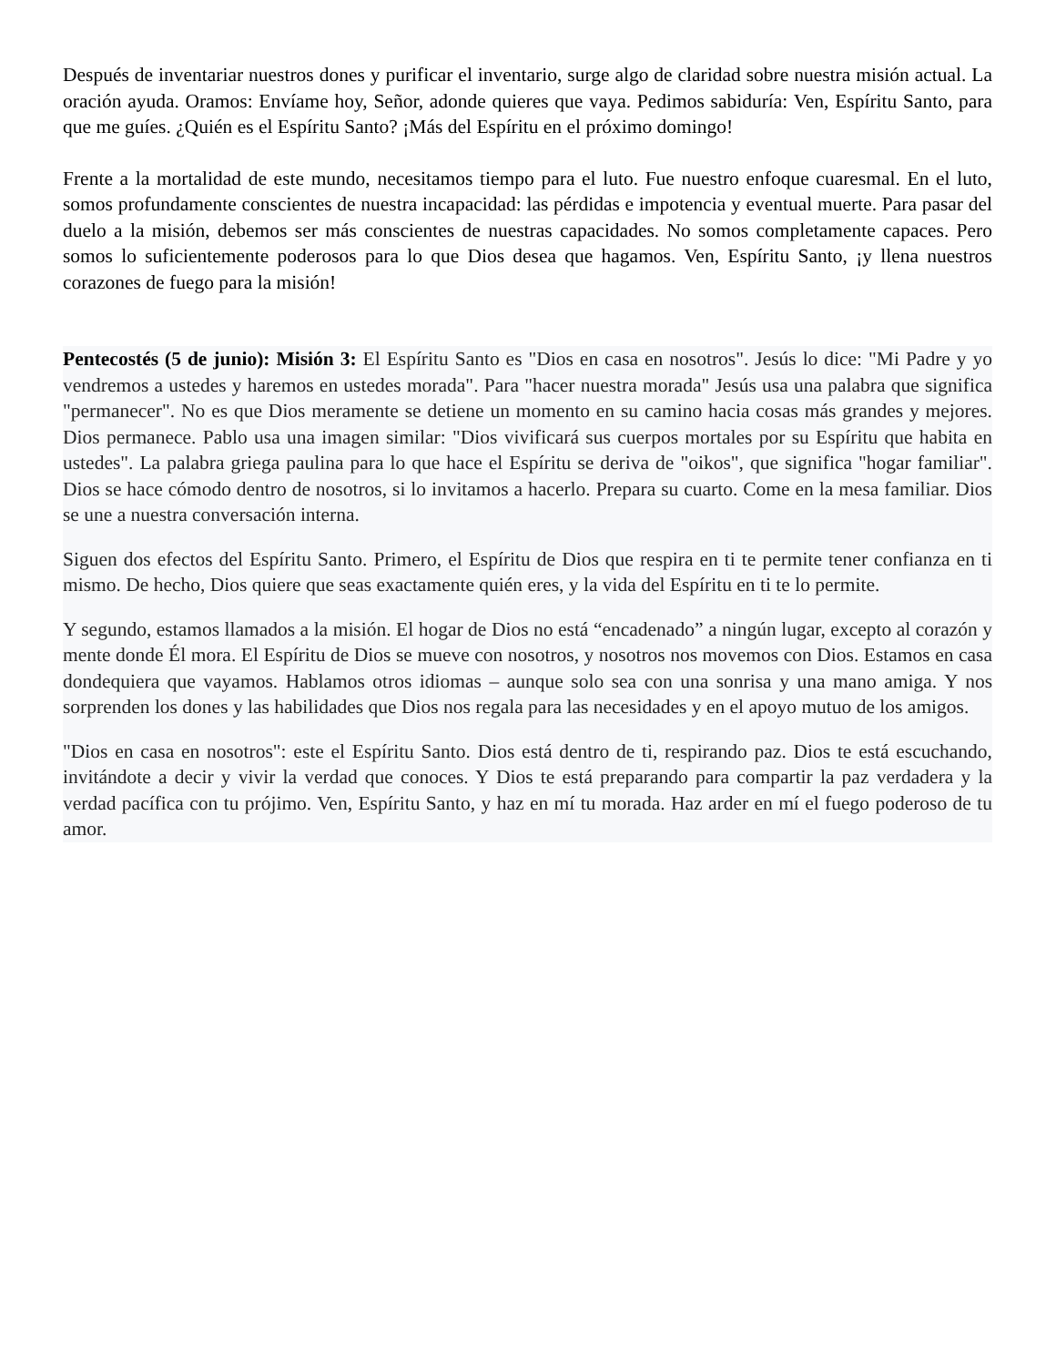Después de inventariar nuestros dones y purificar el inventario, surge algo de claridad sobre nuestra misión actual. La oración ayuda. Oramos: Envíame hoy, Señor, adonde quieres que vaya. Pedimos sabiduría: Ven, Espíritu Santo, para que me guíes. ¿Quién es el Espíritu Santo? ¡Más del Espíritu en el próximo domingo!
Frente a la mortalidad de este mundo, necesitamos tiempo para el luto. Fue nuestro enfoque cuaresmal. En el luto, somos profundamente conscientes de nuestra incapacidad: las pérdidas e impotencia y eventual muerte. Para pasar del duelo a la misión, debemos ser más conscientes de nuestras capacidades. No somos completamente capaces. Pero somos lo suficientemente poderosos para lo que Dios desea que hagamos. Ven, Espíritu Santo, ¡y llena nuestros corazones de fuego para la misión!
Pentecostés (5 de junio): Misión 3: El Espíritu Santo es "Dios en casa en nosotros". Jesús lo dice: "Mi Padre y yo vendremos a ustedes y haremos en ustedes morada". Para "hacer nuestra morada" Jesús usa una palabra que significa "permanecer". No es que Dios meramente se detiene un momento en su camino hacia cosas más grandes y mejores. Dios permanece. Pablo usa una imagen similar: "Dios vivificará sus cuerpos mortales por su Espíritu que habita en ustedes". La palabra griega paulina para lo que hace el Espíritu se deriva de "oikos", que significa "hogar familiar". Dios se hace cómodo dentro de nosotros, si lo invitamos a hacerlo. Prepara su cuarto. Come en la mesa familiar. Dios se une a nuestra conversación interna.
Siguen dos efectos del Espíritu Santo. Primero, el Espíritu de Dios que respira en ti te permite tener confianza en ti mismo. De hecho, Dios quiere que seas exactamente quién eres, y la vida del Espíritu en ti te lo permite.
Y segundo, estamos llamados a la misión. El hogar de Dios no está “encadenado” a ningún lugar, excepto al corazón y mente donde Él mora. El Espíritu de Dios se mueve con nosotros, y nosotros nos movemos con Dios. Estamos en casa dondequiera que vayamos. Hablamos otros idiomas – aunque solo sea con una sonrisa y una mano amiga. Y nos sorprenden los dones y las habilidades que Dios nos regala para las necesidades y en el apoyo mutuo de los amigos.
"Dios en casa en nosotros": este el Espíritu Santo. Dios está dentro de ti, respirando paz. Dios te está escuchando, invitándote a decir y vivir la verdad que conoces. Y Dios te está preparando para compartir la paz verdadera y la verdad pacífica con tu prójimo. Ven, Espíritu Santo, y haz en mí tu morada. Haz arder en mí el fuego poderoso de tu amor.